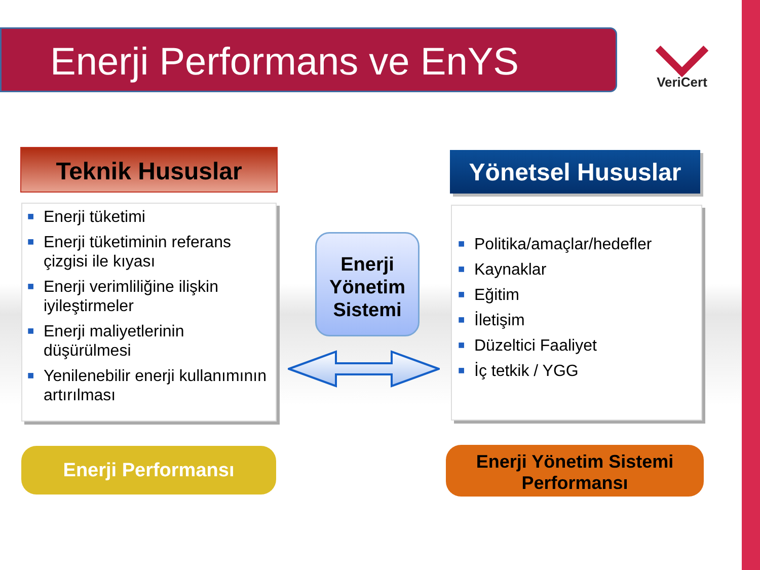Enerji Performans ve EnYS
VeriCert
Teknik Hususlar Yönetsel Hususlar
■ Enerji tüketimi
■ Enerji tüketiminin referans çizgisi ile kıyası
■ Enerji verimliliğine ilişkin iyileştirmeler
■ Enerji maliyetlerinin düşürülmesi
■ Yenilenebilir enerji kullanımının artırılması
Enerji Yönetim Sistemi
■ Politika/amaçlar/hedefler
■ Kaynaklar
■ Eğitim
■ İletişim
■ Düzeltici Faaliyet
■ İç tetkik / YGG
Enerji Performansı
Enerji Yönetim Sistemi Performansı